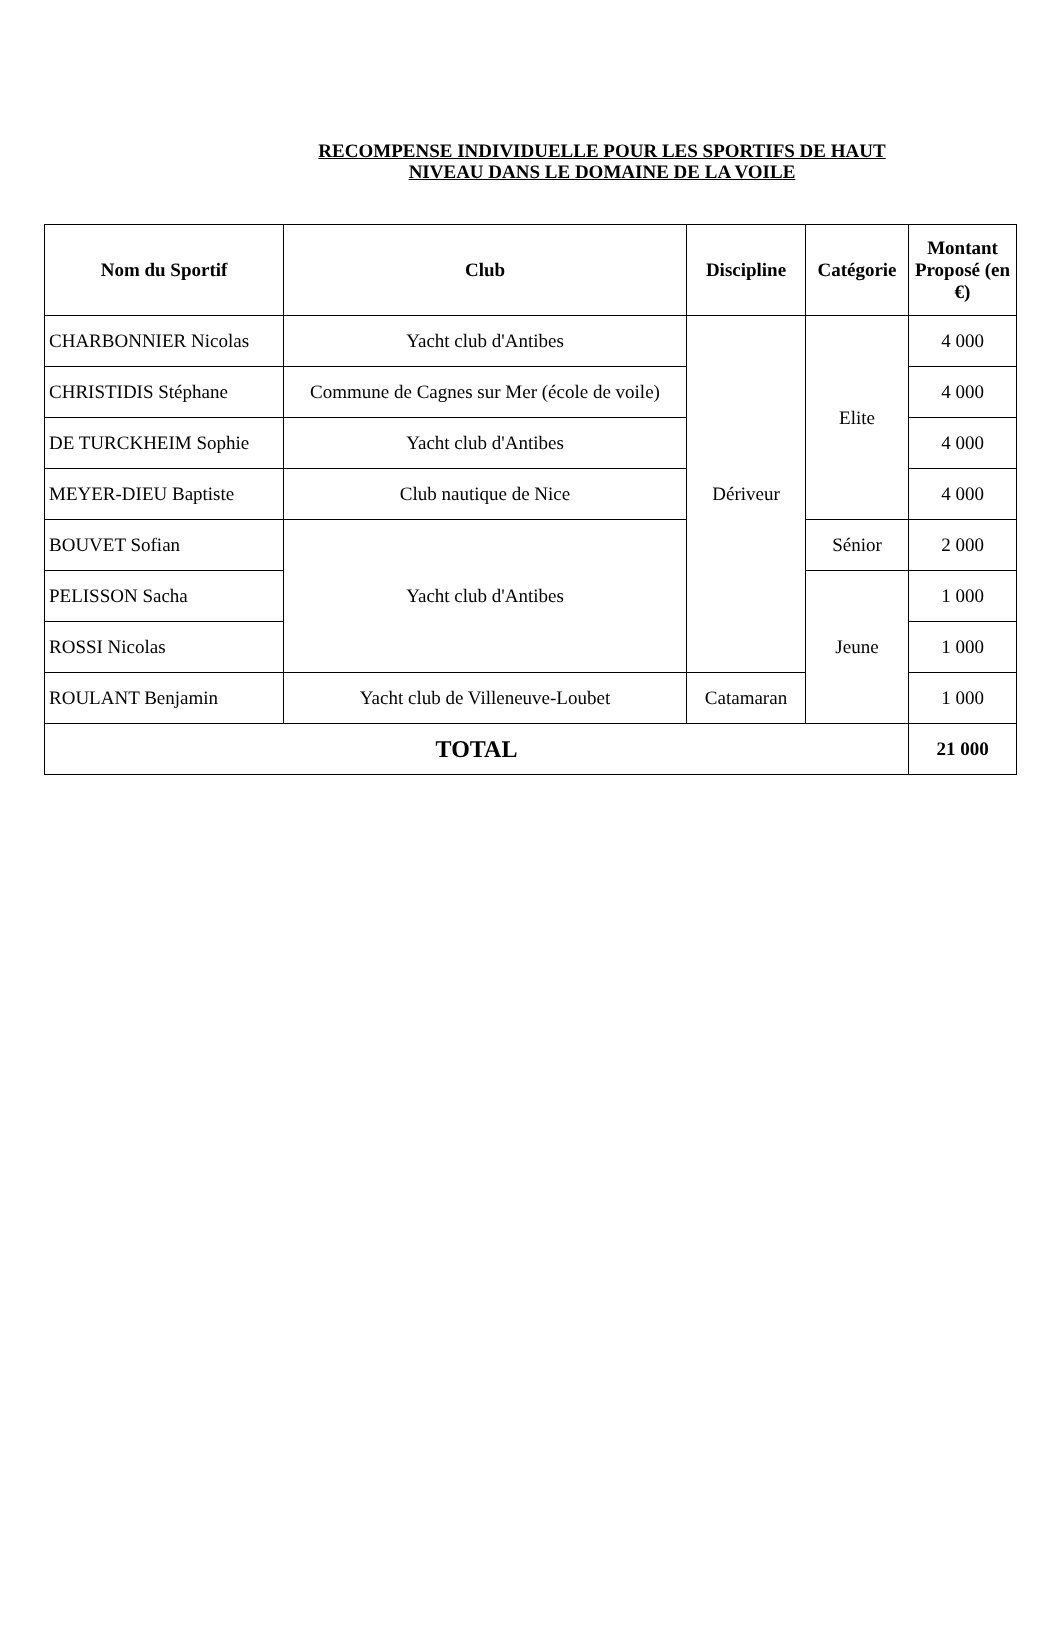RECOMPENSE INDIVIDUELLE POUR LES SPORTIFS DE HAUT NIVEAU DANS LE DOMAINE DE LA VOILE
| Nom du Sportif | Club | Discipline | Catégorie | Montant Proposé (en €) |
| --- | --- | --- | --- | --- |
| CHARBONNIER Nicolas | Yacht club d'Antibes | Dériveur | Elite | 4 000 |
| CHRISTIDIS Stéphane | Commune de Cagnes sur Mer (école de voile) | | | 4 000 |
| DE TURCKHEIM Sophie | Yacht club d'Antibes | | | 4 000 |
| MEYER-DIEU Baptiste | Club nautique de Nice | | | 4 000 |
| BOUVET Sofian | Yacht club d'Antibes | | Sénior | 2 000 |
| PELISSON Sacha | | | Jeune | 1 000 |
| ROSSI Nicolas | | | | 1 000 |
| ROULANT Benjamin | Yacht club de Villeneuve-Loubet | Catamaran | | 1 000 |
| TOTAL | | | | 21 000 |